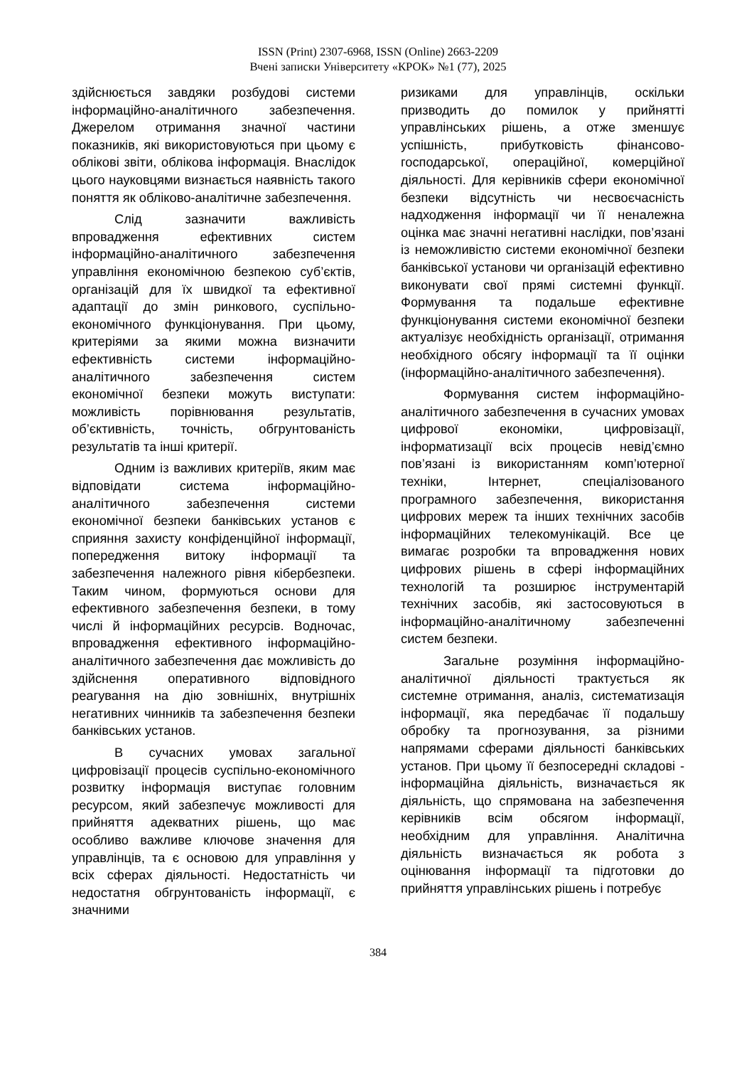ISSN (Print) 2307-6968, ISSN (Online) 2663-2209
Вчені записки Університету «КРОК» №1 (77), 2025
здійснюється завдяки розбудові системи інформаційно-аналітичного забезпечення. Джерелом отримання значної частини показників, які використовуються при цьому є облікові звіти, облікова інформація. Внаслідок цього науковцями визнається наявність такого поняття як обліково-аналітичне забезпечення.
Слід зазначити важливість впровадження ефективних систем інформаційно-аналітичного забезпечення управління економічною безпекою суб’єктів, організацій для їх швидкої та ефективної адаптації до змін ринкового, суспільно-економічного функціонування. При цьому, критеріями за якими можна визначити ефективність системи інформаційно-аналітичного забезпечення систем економічної безпеки можуть виступати: можливість порівнювання результатів, об’єктивність, точність, обгрунтованість результатів та інші критерії.
Одним із важливих критеріїв, яким має відповідати система інформаційно-аналітичного забезпечення системи економічної безпеки банківських установ є сприяння захисту конфіденційної інформації, попередження витоку інформації та забезпечення належного рівня кібербезпеки. Таким чином, формуються основи для ефективного забезпечення безпеки, в тому числі й інформаційних ресурсів. Водночас, впровадження ефективного інформаційно-аналітичного забезпечення дає можливість до здійснення оперативного відповідного реагування на дію зовнішніх, внутрішніх негативних чинників та забезпечення безпеки банківських установ.
В сучасних умовах загальної цифровізації процесів суспільно-економічного розвитку інформація виступає головним ресурсом, який забезпечує можливості для прийняття адекватних рішень, що має особливо важливе ключове значення для управлінців, та є основою для управління у всіх сферах діяльності. Недостатність чи недостатня обгрунтованість інформації, є значними
ризиками для управлінців, оскільки призводить до помилок у прийнятті управлінських рішень, а отже зменшує успішність, прибутковість фінансово-господарської, операційної, комерційної діяльності. Для керівників сфери економічної безпеки відсутність чи несвоєчасність надходження інформації чи її неналежна оцінка має значні негативні наслідки, пов’язані із неможливістю системи економічної безпеки банківської установи чи організацій ефективно виконувати свої прямі системні функції. Формування та подальше ефективне функціонування системи економічної безпеки актуалізує необхідність організації, отримання необхідного обсягу інформації та її оцінки (інформаційно-аналітичного забезпечення).
Формування систем інформаційно-аналітичного забезпечення в сучасних умовах цифрової економіки, цифровізації, інформатизації всіх процесів невід’ємно пов’язані із використанням комп’ютерної техніки, Інтернет, спеціалізованого програмного забезпечення, використання цифрових мереж та інших технічних засобів інформаційних телекомунікацій. Все це вимагає розробки та впровадження нових цифрових рішень в сфері інформаційних технологій та розширює інструментарій технічних засобів, які застосовуються в інформаційно-аналітичному забезпеченні систем безпеки.
Загальне розуміння інформаційно-аналітичної діяльності трактується як системне отримання, аналіз, систематизація інформації, яка передбачає її подальшу обробку та прогнозування, за різними напрямами сферами діяльності банківських установ. При цьому її безпосередні складові - інформаційна діяльність, визначається як діяльність, що спрямована на забезпечення керівників всім обсягом інформації, необхідним для управління. Аналітична діяльність визначається як робота з оцінювання інформації та підготовки до прийняття управлінських рішень і потребує
384